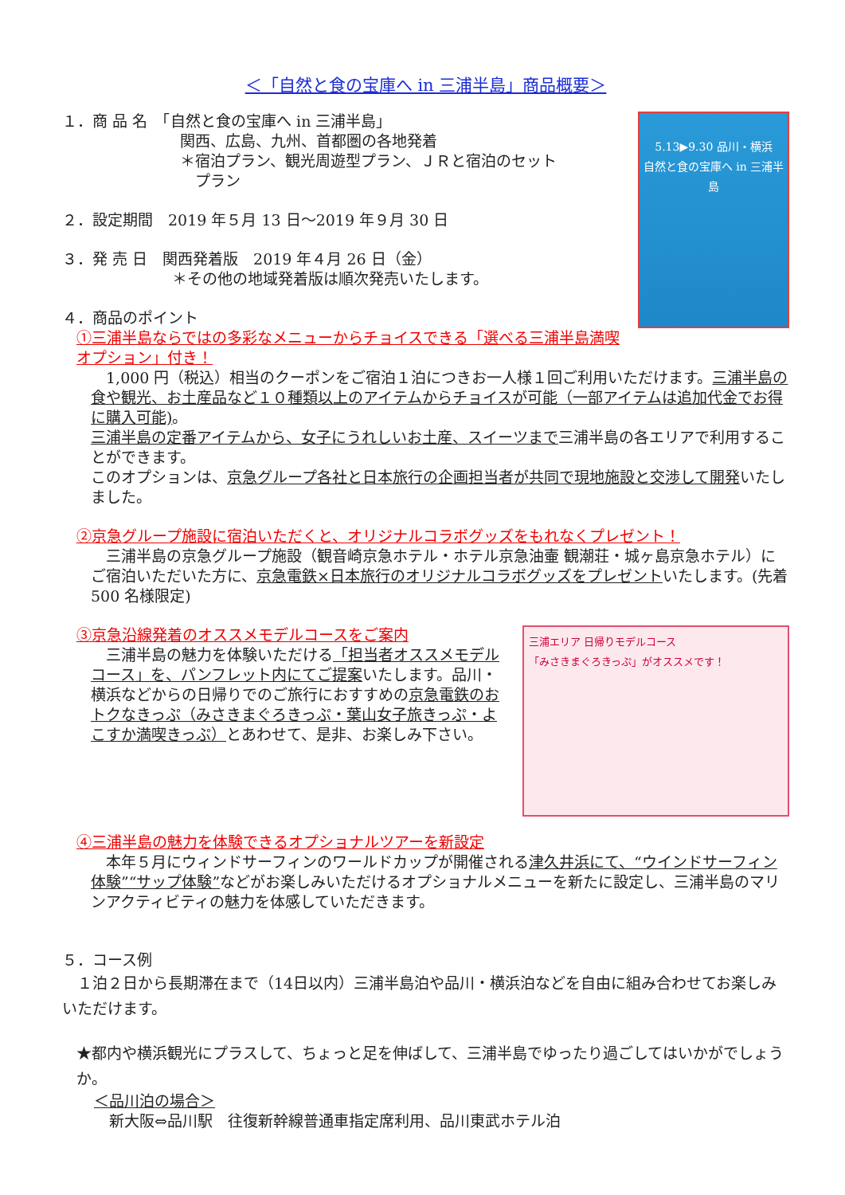＜「自然と食の宝庫へ in 三浦半島」商品概要＞
5.13▶9.30 品川・横浜
自然と食の宝庫へ in 三浦半島
１．商 品 名　「自然と食の宝庫へ in 三浦半島」
関西、広島、九州、首都圏の各地発着
＊宿泊プラン、観光周遊型プラン、ＪＲと宿泊のセット
　プラン
２．設定期間　2019 年５月 13 日～2019 年９月 30 日
３．発 売 日　関西発着版　2019 年４月 26 日（金）
＊その他の地域発着版は順次発売いたします。
４．商品のポイント
①三浦半島ならではの多彩なメニューからチョイスできる「選べる三浦半島満喫オプション」付き！
　1,000 円（税込）相当のクーポンをご宿泊１泊につきお一人様１回ご利用いただけます。三浦半島の食や観光、お土産品など１０種類以上のアイテムからチョイスが可能（一部アイテムは追加代金でお得に購入可能)。
三浦半島の定番アイテムから、女子にうれしいお土産、スイーツまで三浦半島の各エリアで利用することができます。
このオプションは、京急グループ各社と日本旅行の企画担当者が共同で現地施設と交渉して開発いたしました。
②京急グループ施設に宿泊いただくと、オリジナルコラボグッズをもれなくプレゼント！
　三浦半島の京急グループ施設（観音崎京急ホテル・ホテル京急油壷 観潮荘・城ヶ島京急ホテル）にご宿泊いただいた方に、京急電鉄×日本旅行のオリジナルコラボグッズをプレゼントいたします。(先着 500 名様限定)
三浦エリア 日帰りモデルコース
「みさきまぐろきっぷ」がオススメです！
③京急沿線発着のオススメモデルコースをご案内
　三浦半島の魅力を体験いただける「担当者オススメモデルコース」を、パンフレット内にてご提案いたします。品川・横浜などからの日帰りでのご旅行におすすめの京急電鉄のおトクなきっぷ（みさきまぐろきっぷ・葉山女子旅きっぷ・よこすか満喫きっぷ）とあわせて、是非、お楽しみ下さい。
④三浦半島の魅力を体験できるオプショナルツアーを新設定
　本年５月にウィンドサーフィンのワールドカップが開催される津久井浜にて、“ウインドサーフィン体験”“サップ体験”などがお楽しみいただけるオプショナルメニューを新たに設定し、三浦半島のマリンアクティビティの魅力を体感していただきます。
５．コース例
　１泊２日から長期滞在まで（14日以内）三浦半島泊や品川・横浜泊などを自由に組み合わせてお楽しみいただけます。
★都内や横浜観光にプラスして、ちょっと足を伸ばして、三浦半島でゆったり過ごしてはいかがでしょうか。
＜品川泊の場合＞
　新大阪⇔品川駅　往復新幹線普通車指定席利用、品川東武ホテル泊